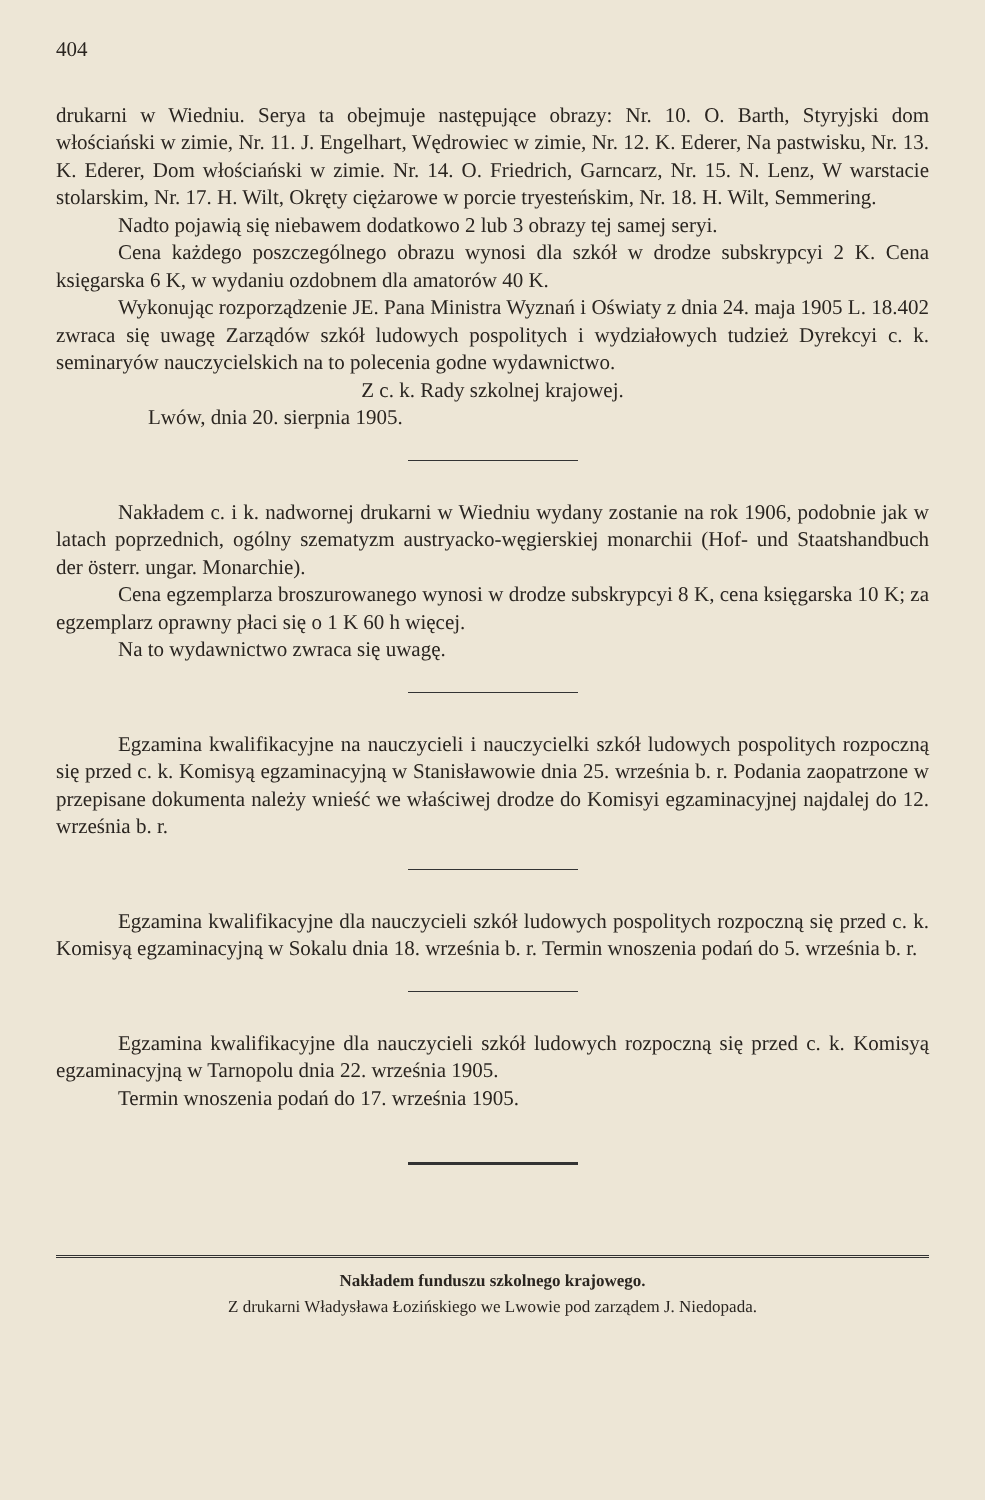404
drukarni w Wiedniu. Serya ta obejmuje następujące obrazy: Nr. 10. O. Barth, Styryjski dom włościański w zimie, Nr. 11. J. Engelhart, Wędrowiec w zimie, Nr. 12. K. Ederer, Na pastwisku, Nr. 13. K. Ederer, Dom włościański w zimie. Nr. 14. O. Friedrich, Garncarz, Nr. 15. N. Lenz, W warstacie stolarskim, Nr. 17. H. Wilt, Okręty ciężarowe w porcie tryesteńskim, Nr. 18. H. Wilt, Semmering.
Nadto pojawią się niebawem dodatkowo 2 lub 3 obrazy tej samej seryi.
Cena każdego poszczególnego obrazu wynosi dla szkół w drodze subskrypcyi 2 K. Cena księgarska 6 K, w wydaniu ozdobnem dla amatorów 40 K.
Wykonując rozporządzenie JE. Pana Ministra Wyznań i Oświaty z dnia 24. maja 1905 L. 18.402 zwraca się uwagę Zarządów szkół ludowych pospolitych i wydziałowych tudzież Dyrekcyi c. k. seminaryów nauczycielskich na to polecenia godne wydawnictwo.
Z c. k. Rady szkolnej krajowej.
Lwów, dnia 20. sierpnia 1905.
Nakładem c. i k. nadwornej drukarni w Wiedniu wydany zostanie na rok 1906, podobnie jak w latach poprzednich, ogólny szematyzm austryacko-węgierskiej monarchii (Hof- und Staatshandbuch der österr. ungar. Monarchie).
Cena egzemplarza broszurowanego wynosi w drodze subskrypcyi 8 K, cena księgarska 10 K; za egzemplarz oprawny płaci się o 1 K 60 h więcej.
Na to wydawnictwo zwraca się uwagę.
Egzamina kwalifikacyjne na nauczycieli i nauczycielki szkół ludowych pospolitych rozpoczną się przed c. k. Komisyą egzaminacyjną w Stanisławowie dnia 25. września b. r. Podania zaopatrzone w przepisane dokumenta należy wnieść we właściwej drodze do Komisyi egzaminacyjnej najdalej do 12. września b. r.
Egzamina kwalifikacyjne dla nauczycieli szkół ludowych pospolitych rozpoczną się przed c. k. Komisyą egzaminacyjną w Sokalu dnia 18. września b. r. Termin wnoszenia podań do 5. września b. r.
Egzamina kwalifikacyjne dla nauczycieli szkół ludowych rozpoczną się przed c. k. Komisyą egzaminacyjną w Tarnopolu dnia 22. września 1905.
Termin wnoszenia podań do 17. września 1905.
Nakładem funduszu szkolnego krajowego.
Z drukarni Władysława Łozińskiego we Lwowie pod zarządem J. Niedopada.